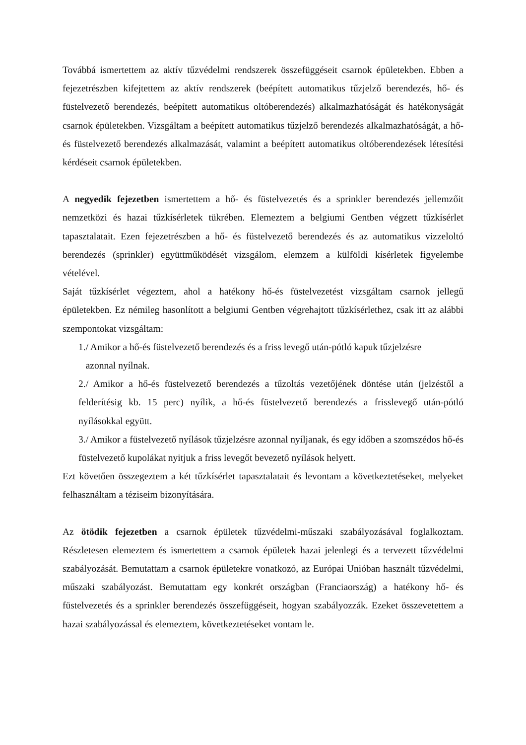Továbbá ismertettem az aktív tűzvédelmi rendszerek összefüggéseit csarnok épületekben. Ebben a fejezetrészben kifejtettem az aktív rendszerek (beépített automatikus tűzjelző berendezés, hő- és füstelvezető berendezés, beépített automatikus oltóberendezés) alkalmazhatóságát és hatékonyságát csarnok épületekben. Vizsgáltam a beépített automatikus tűzjelző berendezés alkalmazhatóságát, a hő- és füstelvezető berendezés alkalmazását, valamint a beépített automatikus oltóberendezések létesítési kérdéseit csarnok épületekben.
A negyedik fejezetben ismertettem a hő- és füstelvezetés és a sprinkler berendezés jellemzőit nemzetközi és hazai tűzkísérletek tükrében. Elemeztem a belgiumi Gentben végzett tűzkísérlet tapasztalatait. Ezen fejezetrészben a hő- és füstelvezető berendezés és az automatikus vizzeloltó berendezés (sprinkler) együttműködését vizsgálom, elemzem a külföldi kísérletek figyelembe vételével.
Saját tűzkísérlet végeztem, ahol a hatékony hő-és füstelvezetést vizsgáltam csarnok jellegű épületekben. Ez némileg hasonlított a belgiumi Gentben végrehajtott tűzkísérlethez, csak itt az alábbi szempontokat vizsgáltam:
1./ Amikor a hő-és füstelvezető berendezés és a friss levegő után-pótló kapuk tűzjelzésre
azonnal nyílnak.
2./ Amikor a hő-és füstelvezető berendezés a tűzoltás vezetőjének döntése után (jelzéstől a felderítésig kb. 15 perc) nyílik, a hő-és füstelvezető berendezés a frisslevegő után-pótló nyílásokkal együtt.
3./ Amikor a füstelvezető nyílások tűzjelzésre azonnal nyíljanak, és egy időben a szomszédos hő-és füstelvezető kupolákat nyitjuk a friss levegőt bevezető nyílások helyett.
Ezt követően összegeztem a két tűzkísérlet tapasztalatait és levontam a következtetéseket, melyeket felhasználtam a téziseim bizonyítására.
Az ötödik fejezetben a csarnok épületek tűzvédelmi-műszaki szabályozásával foglalkoztam. Részletesen elemeztem és ismertettem a csarnok épületek hazai jelenlegi és a tervezett tűzvédelmi szabályozását. Bemutattam a csarnok épületekre vonatkozó, az Európai Unióban használt tűzvédelmi, műszaki szabályozást. Bemutattam egy konkrét országban (Franciaország) a hatékony hő- és füstelvezetés és a sprinkler berendezés összefüggéseit, hogyan szabályozzák. Ezeket összevetettem a hazai szabályozással és elemeztem, következtetéseket vontam le.